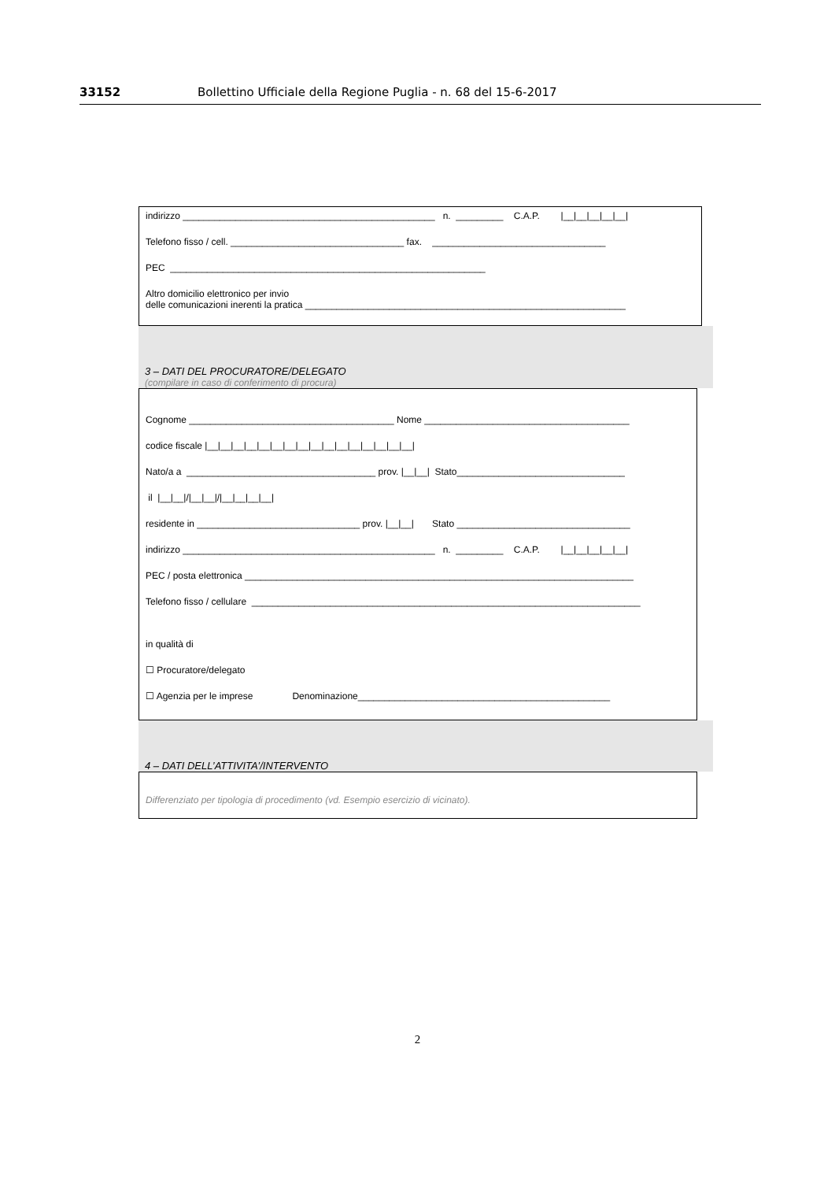33152 Bollettino Ufficiale della Regione Puglia - n. 68 del 15-6-2017
indirizzo ________________________________________________ n. _________ C.A.P. |__|__|__|__|__|
Telefono fisso / cell. _________________________________ fax. _________________________________
PEC ____________________________________________________________
Altro domicilio elettronico per invio delle comunicazioni inerenti la pratica _____________________________________________________________
3 – DATI DEL PROCURATORE/DELEGATO
(compilare in caso di conferimento di procura)
Cognome _______________________________________ Nome _______________________________________
codice fiscale |__|__|__|__|__|__|__|__|__|__|__|__|__|__|__|__|
Nato/a a ____________________________________ prov. |__|__| Stato________________________________
il |__|__|/|__|__|/|__|__|__|__|
residente in _______________________________ prov. |__|__| Stato _________________________________
indirizzo ________________________________________________ n. _________ C.A.P. |__|__|__|__|__|
PEC / posta elettronica __________________________________________________________________________
Telefono fisso / cellulare __________________________________________________________________________
in qualità di
☐ Procuratore/delegato
☐ Agenzia per le imprese Denominazione________________________________________________
4 – DATI DELL’ATTIVITA’/INTERVENTO
Differenziato per tipologia di procedimento (vd. Esempio esercizio di vicinato).
2